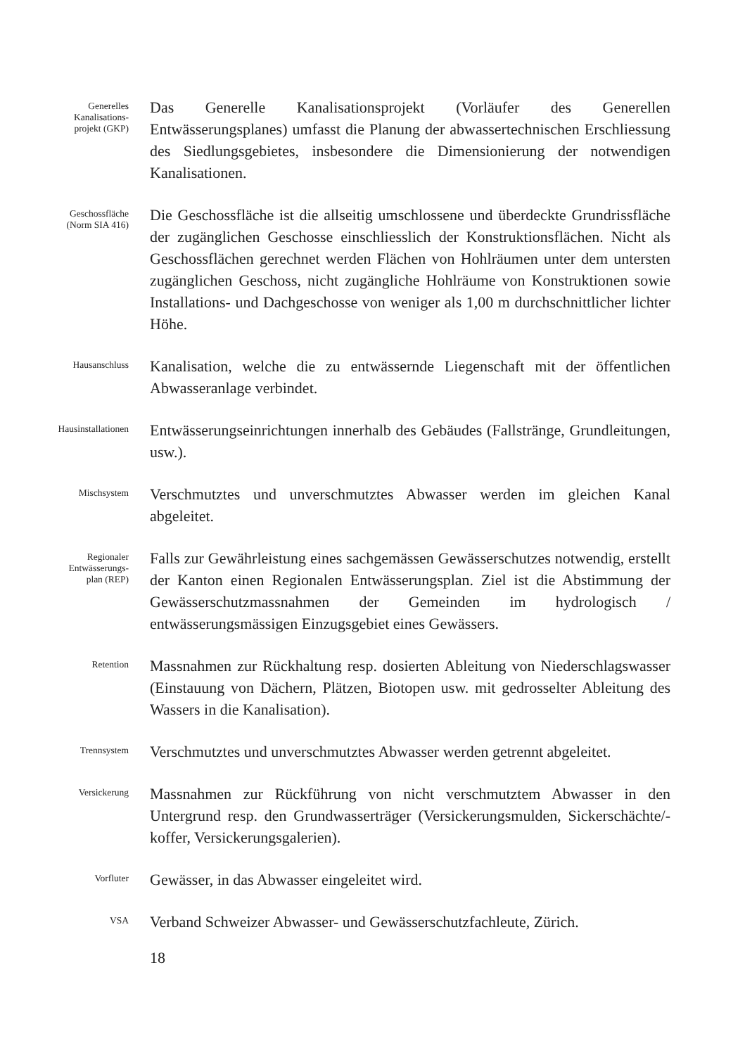Generelles
Kanalisations-
projekt (GKP)
Das Generelle Kanalisationsprojekt (Vorläufer des Generellen Entwässerungsplanes) umfasst die Planung der abwassertechnischen Erschliessung des Siedlungsgebietes, insbesondere die Dimensionierung der notwendigen Kanalisationen.
Geschossfläche
(Norm SIA 416)
Die Geschossfläche ist die allseitig umschlossene und überdeckte Grundrissfläche der zugänglichen Geschosse einschliesslich der Konstruktionsflächen. Nicht als Geschossflächen gerechnet werden Flächen von Hohlräumen unter dem untersten zugänglichen Geschoss, nicht zugängliche Hohlräume von Konstruktionen sowie Installations- und Dachgeschosse von weniger als 1,00 m durchschnittlicher lichter Höhe.
Hausanschluss
Kanalisation, welche die zu entwässernde Liegenschaft mit der öffentlichen Abwasseranlage verbindet.
Hausinstallationen
Entwässerungseinrichtungen innerhalb des Gebäudes (Fallstränge, Grundleitungen, usw.).
Mischsystem
Verschmutztes und unverschmutztes Abwasser werden im gleichen Kanal abgeleitet.
Regionaler
Entwässerungs-
plan (REP)
Falls zur Gewährleistung eines sachgemässen Gewässerschutzes notwendig, erstellt der Kanton einen Regionalen Entwässerungsplan. Ziel ist die Abstimmung der Gewässerschutzmassnahmen der Gemeinden im hydrologisch / entwässerungsmässigen Einzugsgebiet eines Gewässers.
Retention
Massnahmen zur Rückhaltung resp. dosierten Ableitung von Niederschlagswasser (Einstauung von Dächern, Plätzen, Biotopen usw. mit gedrosselter Ableitung des Wassers in die Kanalisation).
Trennsystem
Verschmutztes und unverschmutztes Abwasser werden getrennt abgeleitet.
Versickerung
Massnahmen zur Rückführung von nicht verschmutztem Abwasser in den Untergrund resp. den Grundwasserträger (Versickerungsmulden, Sickerschächte/-koffer, Versickerungsgalerien).
Vorfluter
Gewässer, in das Abwasser eingeleitet wird.
VSA
Verband Schweizer Abwasser- und Gewässerschutzfachleute, Zürich.
18